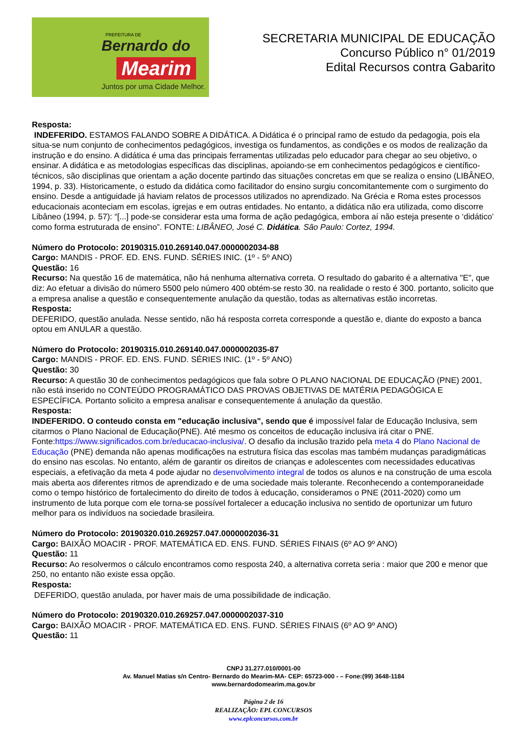PREFEITURA DE
Bernardo do
Mearim
Juntos por uma Cidade Melhor.
SECRETARIA MUNICIPAL DE EDUCAÇÃO
Concurso Público n° 01/2019
Edital Recursos contra Gabarito
Resposta:
INDEFERIDO. ESTAMOS FALANDO SOBRE A DIDÁTICA. A Didática é o principal ramo de estudo da pedagogia, pois ela situa-se num conjunto de conhecimentos pedagógicos, investiga os fundamentos, as condições e os modos de realização da instrução e do ensino. A didática é uma das principais ferramentas utilizadas pelo educador para chegar ao seu objetivo, o ensinar. A didática e as metodologias específicas das disciplinas, apoiando-se em conhecimentos pedagógicos e científico-técnicos, são disciplinas que orientam a ação docente partindo das situações concretas em que se realiza o ensino (LIBÂNEO, 1994, p. 33). Historicamente, o estudo da didática como facilitador do ensino surgiu concomitantemente com o surgimento do ensino. Desde a antiguidade já haviam relatos de processos utilizados no aprendizado. Na Grécia e Roma estes processos educacionais aconteciam em escolas, igrejas e em outras entidades. No entanto, a didática não era utilizada, como discorre Libâneo (1994, p. 57): “[...] pode-se considerar esta uma forma de ação pedagógica, embora aí não esteja presente o ‘didático’ como forma estruturada de ensino”. FONTE: LIBÂNEO, José C. Didática. São Paulo: Cortez, 1994.
Número do Protocolo: 20190315.010.269140.047.0000002034-88
Cargo: MANDIS - PROF. ED. ENS. FUND. SÉRIES INIC. (1º - 5º ANO)
Questão: 16
Recurso: Na questão 16 de matemática, não há nenhuma alternativa correta. O resultado do gabarito é a alternativa "E", que diz: Ao efetuar a divisão do número 5500 pelo número 400 obtém-se resto 30. na realidade o resto é 300. portanto, solicito que a empresa analise a questão e consequentemente anulação da questão, todas as alternativas estão incorretas.
Resposta:
DEFERIDO, questão anulada. Nesse sentido, não há resposta correta corresponde a questão e, diante do exposto a banca optou em ANULAR a questão.
Número do Protocolo: 20190315.010.269140.047.0000002035-87
Cargo: MANDIS - PROF. ED. ENS. FUND. SÉRIES INIC. (1º - 5º ANO)
Questão: 30
Recurso: A questão 30 de conhecimentos pedagógicos que fala sobre O PLANO NACIONAL DE EDUCAÇÃO (PNE) 2001, não está inserido no CONTEÚDO PROGRAMÁTICO DAS PROVAS OBJETIVAS DE MATÉRIA PEDAGÓGICA E ESPECÍFICA. Portanto solicito a empresa analisar e consequentemente á anulação da questão.
Resposta:
INDEFERIDO. O conteudo consta em "educação inclusiva", sendo que é impossível falar de Educação Inclusiva, sem citarmos o Plano Nacional de Educação(PNE). Até mesmo os conceitos de educação inclusiva irá citar o PNE. Fonte:https://www.significados.com.br/educacao-inclusiva/. O desafio da inclusão trazido pela meta 4 do Plano Nacional de Educação (PNE) demanda não apenas modificações na estrutura física das escolas mas também mudanças paradigmáticas do ensino nas escolas. No entanto, além de garantir os direitos de crianças e adolescentes com necessidades educativas especiais, a efetivação da meta 4 pode ajudar no desenvolvimento integral de todos os alunos e na construção de uma escola mais aberta aos diferentes ritmos de aprendizado e de uma sociedade mais tolerante. Reconhecendo a contemporaneidade como o tempo histórico de fortalecimento do direito de todos à educação, consideramos o PNE (2011-2020) como um instrumento de luta porque com ele torna-se possível fortalecer a educação inclusiva no sentido de oportunizar um futuro melhor para os indivíduos na sociedade brasileira.
Número do Protocolo: 20190320.010.269257.047.0000002036-31
Cargo: BAIXÃO MOACIR - PROF. MATEMÁTICA ED. ENS. FUND. SÉRIES FINAIS (6º AO 9º ANO)
Questão: 11
Recurso: Ao resolvermos o cálculo encontramos como resposta 240, a alternativa correta seria : maior que 200 e menor que 250, no entanto não existe essa opção.
Resposta:
DEFERIDO, questão anulada, por haver mais de uma possibilidade de indicação.
Número do Protocolo: 20190320.010.269257.047.0000002037-310
Cargo: BAIXÃO MOACIR - PROF. MATEMÁTICA ED. ENS. FUND. SÉRIES FINAIS (6º AO 9º ANO)
Questão: 11
CNPJ 31.277.010/0001-00
Av. Manuel Matias s/n Centro- Bernardo do Mearim-MA- CEP: 65723-000 - – Fone:(99) 3648-1184
www.bernardodomearim.ma.gov.br
Página 2 de 16
REALIZAÇÃO: EPL CONCURSOS
www.eplconcursos.com.br